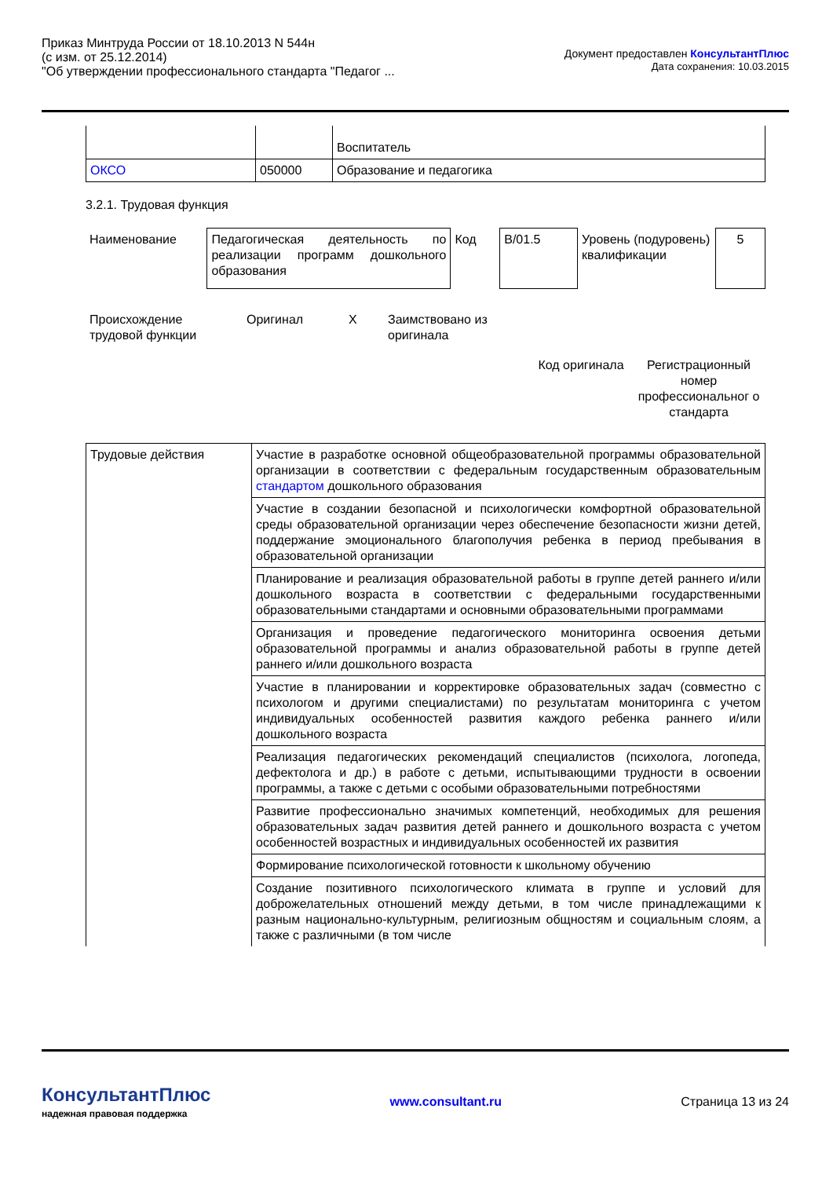Приказ Минтруда России от 18.10.2013 N 544н
(с изм. от 25.12.2014)
"Об утверждении профессионального стандарта "Педагог ...
Документ предоставлен КонсультантПлюс
Дата сохранения: 10.03.2015
| | | Воспитатель |
| ОКСО | 050000 | Образование и педагогика |
3.2.1. Трудовая функция
| Наименование | Педагогическая деятельность по реализации программ дошкольного образования | Код | В/01.5 | Уровень (подуровень) квалификации | 5 |
| Происхождение трудовой функции | Оригинал | Х | Заимствовано из оригинала | |
| | Код оригинала | Регистрационный номер профессиональног о стандарта |
| Трудовые действия | Участие в разработке основной общеобразовательной программы образовательной организации в соответствии с федеральным государственным образовательным стандартом дошкольного образования |
| | Участие в создании безопасной и психологически комфортной образовательной среды образовательной организации через обеспечение безопасности жизни детей, поддержание эмоционального благополучия ребенка в период пребывания в образовательной организации |
| | Планирование и реализация образовательной работы в группе детей раннего и/или дошкольного возраста в соответствии с федеральными государственными образовательными стандартами и основными образовательными программами |
| | Организация и проведение педагогического мониторинга освоения детьми образовательной программы и анализ образовательной работы в группе детей раннего и/или дошкольного возраста |
| | Участие в планировании и корректировке образовательных задач (совместно с психологом и другими специалистами) по результатам мониторинга с учетом индивидуальных особенностей развития каждого ребенка раннего и/или дошкольного возраста |
| | Реализация педагогических рекомендаций специалистов (психолога, логопеда, дефектолога и др.) в работе с детьми, испытывающими трудности в освоении программы, а также с детьми с особыми образовательными потребностями |
| | Развитие профессионально значимых компетенций, необходимых для решения образовательных задач развития детей раннего и дошкольного возраста с учетом особенностей возрастных и индивидуальных особенностей их развития |
| | Формирование психологической готовности к школьному обучению |
| | Создание позитивного психологического климата в группе и условий для доброжелательных отношений между детьми, в том числе принадлежащими к разным национально-культурным, религиозным общностям и социальным слоям, а также с различными (в том числе |
КонсультантПлюс
надежная правовая поддержка
www.consultant.ru Страница 13 из 24